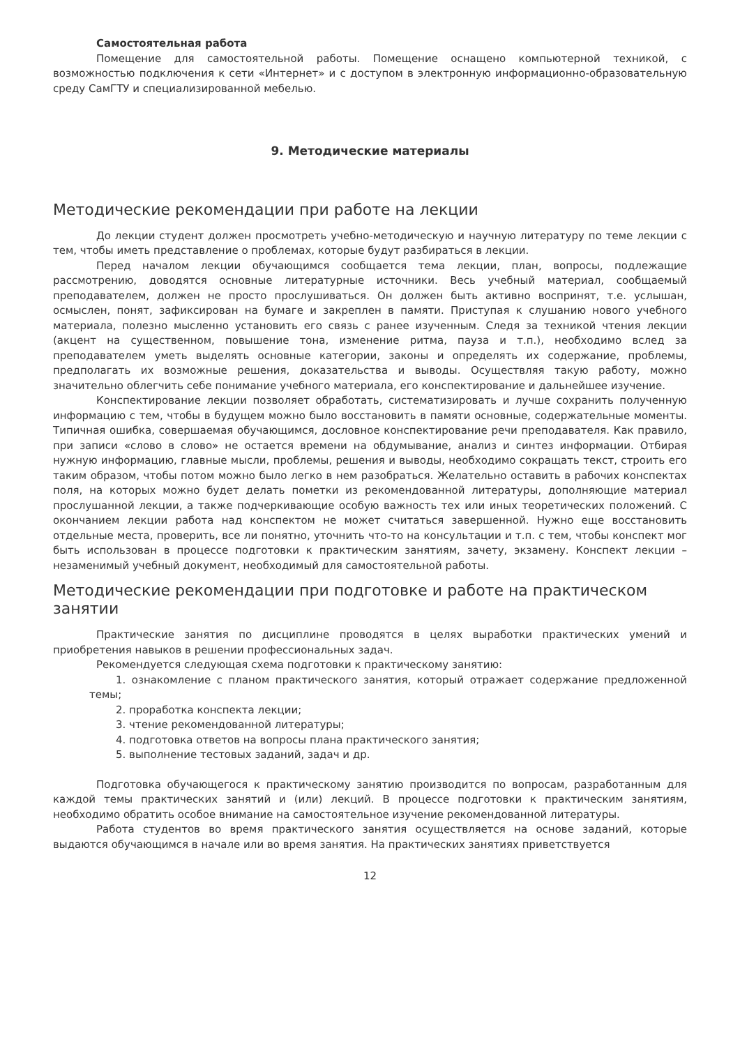Самостоятельная работа
Помещение для самостоятельной работы. Помещение оснащено компьютерной техникой, с возможностью подключения к сети «Интернет» и с доступом в электронную информационно-образовательную среду СамГТУ и специализированной мебелью.
9. Методические материалы
Методические рекомендации при работе на лекции
До лекции студент должен просмотреть учебно-методическую и научную литературу по теме лекции с тем, чтобы иметь представление о проблемах, которые будут разбираться в лекции.
Перед началом лекции обучающимся сообщается тема лекции, план, вопросы, подлежащие рассмотрению, доводятся основные литературные источники. Весь учебный материал, сообщаемый преподавателем, должен не просто прослушиваться. Он должен быть активно воспринят, т.е. услышан, осмыслен, понят, зафиксирован на бумаге и закреплен в памяти. Приступая к слушанию нового учебного материала, полезно мысленно установить его связь с ранее изученным. Следя за техникой чтения лекции (акцент на существенном, повышение тона, изменение ритма, пауза и т.п.), необходимо вслед за преподавателем уметь выделять основные категории, законы и определять их содержание, проблемы, предполагать их возможные решения, доказательства и выводы. Осуществляя такую работу, можно значительно облегчить себе понимание учебного материала, его конспектирование и дальнейшее изучение.
Конспектирование лекции позволяет обработать, систематизировать и лучше сохранить полученную информацию с тем, чтобы в будущем можно было восстановить в памяти основные, содержательные моменты. Типичная ошибка, совершаемая обучающимся, дословное конспектирование речи преподавателя. Как правило, при записи «слово в слово» не остается времени на обдумывание, анализ и синтез информации. Отбирая нужную информацию, главные мысли, проблемы, решения и выводы, необходимо сокращать текст, строить его таким образом, чтобы потом можно было легко в нем разобраться. Желательно оставить в рабочих конспектах поля, на которых можно будет делать пометки из рекомендованной литературы, дополняющие материал прослушанной лекции, а также подчеркивающие особую важность тех или иных теоретических положений. С окончанием лекции работа над конспектом не может считаться завершенной. Нужно еще восстановить отдельные места, проверить, все ли понятно, уточнить что-то на консультации и т.п. с тем, чтобы конспект мог быть использован в процессе подготовки к практическим занятиям, зачету, экзамену. Конспект лекции – незаменимый учебный документ, необходимый для самостоятельной работы.
Методические рекомендации при подготовке и работе на практическом занятии
Практические занятия по дисциплине проводятся в целях выработки практических умений и приобретения навыков в решении профессиональных задач.
Рекомендуется следующая схема подготовки к практическому занятию:
1. ознакомление с планом практического занятия, который отражает содержание предложенной темы;
2. проработка конспекта лекции;
3. чтение рекомендованной литературы;
4. подготовка ответов на вопросы плана практического занятия;
5. выполнение тестовых заданий, задач и др.
Подготовка обучающегося к практическому занятию производится по вопросам, разработанным для каждой темы практических занятий и (или) лекций. В процессе подготовки к практическим занятиям, необходимо обратить особое внимание на самостоятельное изучение рекомендованной литературы.
Работа студентов во время практического занятия осуществляется на основе заданий, которые выдаются обучающимся в начале или во время занятия. На практических занятиях приветствуется
12